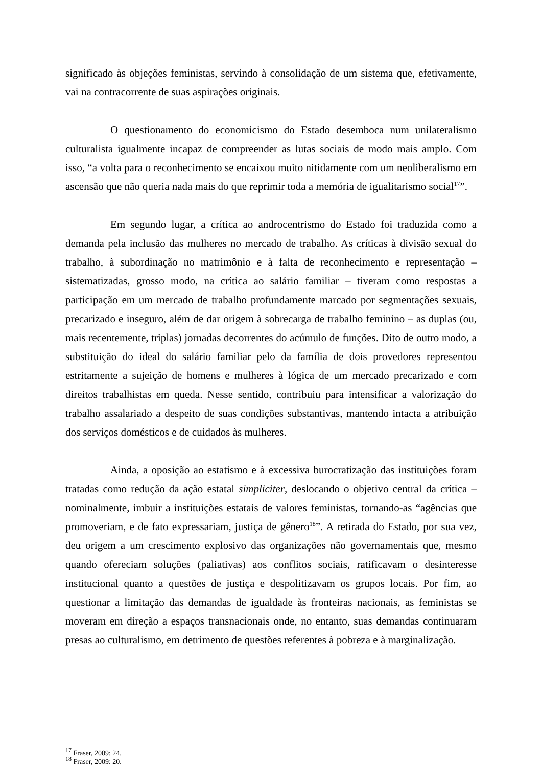significado às objeções feministas, servindo à consolidação de um sistema que, efetivamente, vai na contracorrente de suas aspirações originais.
O questionamento do economicismo do Estado desemboca num unilateralismo culturalista igualmente incapaz de compreender as lutas sociais de modo mais amplo. Com isso, “a volta para o reconhecimento se encaixou muito nitidamente com um neoliberalismo em ascensão que não queria nada mais do que reprimir toda a memória de igualitarismo social<sup>17</sup>”.
Em segundo lugar, a crítica ao androcentrismo do Estado foi traduzida como a demanda pela inclusão das mulheres no mercado de trabalho. As críticas à divisão sexual do trabalho, à subordinação no matrimônio e à falta de reconhecimento e representação – sistematizadas, grosso modo, na crítica ao salário familiar – tiveram como respostas a participação em um mercado de trabalho profundamente marcado por segmentações sexuais, precarizado e inseguro, além de dar origem à sobrecarga de trabalho feminino – as duplas (ou, mais recentemente, triplas) jornadas decorrentes do acúmulo de funções. Dito de outro modo, a substituição do ideal do salário familiar pelo da família de dois provedores representou estritamente a sujeição de homens e mulheres à lógica de um mercado precarizado e com direitos trabalhistas em queda. Nesse sentido, contribuiu para intensificar a valorização do trabalho assalariado a despeito de suas condições substantivas, mantendo intacta a atribuição dos serviços domésticos e de cuidados às mulheres.
Ainda, a oposição ao estatismo e à excessiva burocratização das instituições foram tratadas como redução da ação estatal simpliciter, deslocando o objetivo central da crítica – nominalmente, imbuir a instituições estatais de valores feministas, tornando-as “agências que promoveriam, e de fato expressariam, justiça de gênero<sup>18</sup>”. A retirada do Estado, por sua vez, deu origem a um crescimento explosivo das organizações não governamentais que, mesmo quando ofereciam soluções (paliativas) aos conflitos sociais, ratificavam o desinteresse institucional quanto a questões de justiça e despolitizavam os grupos locais. Por fim, ao questionar a limitação das demandas de igualdade às fronteiras nacionais, as feministas se moveram em direção a espaços transnacionais onde, no entanto, suas demandas continuaram presas ao culturalismo, em detrimento de questões referentes à pobreza e à marginalização.
<sup>17</sup> Fraser, 2009: 24.
<sup>18</sup> Fraser, 2009: 20.